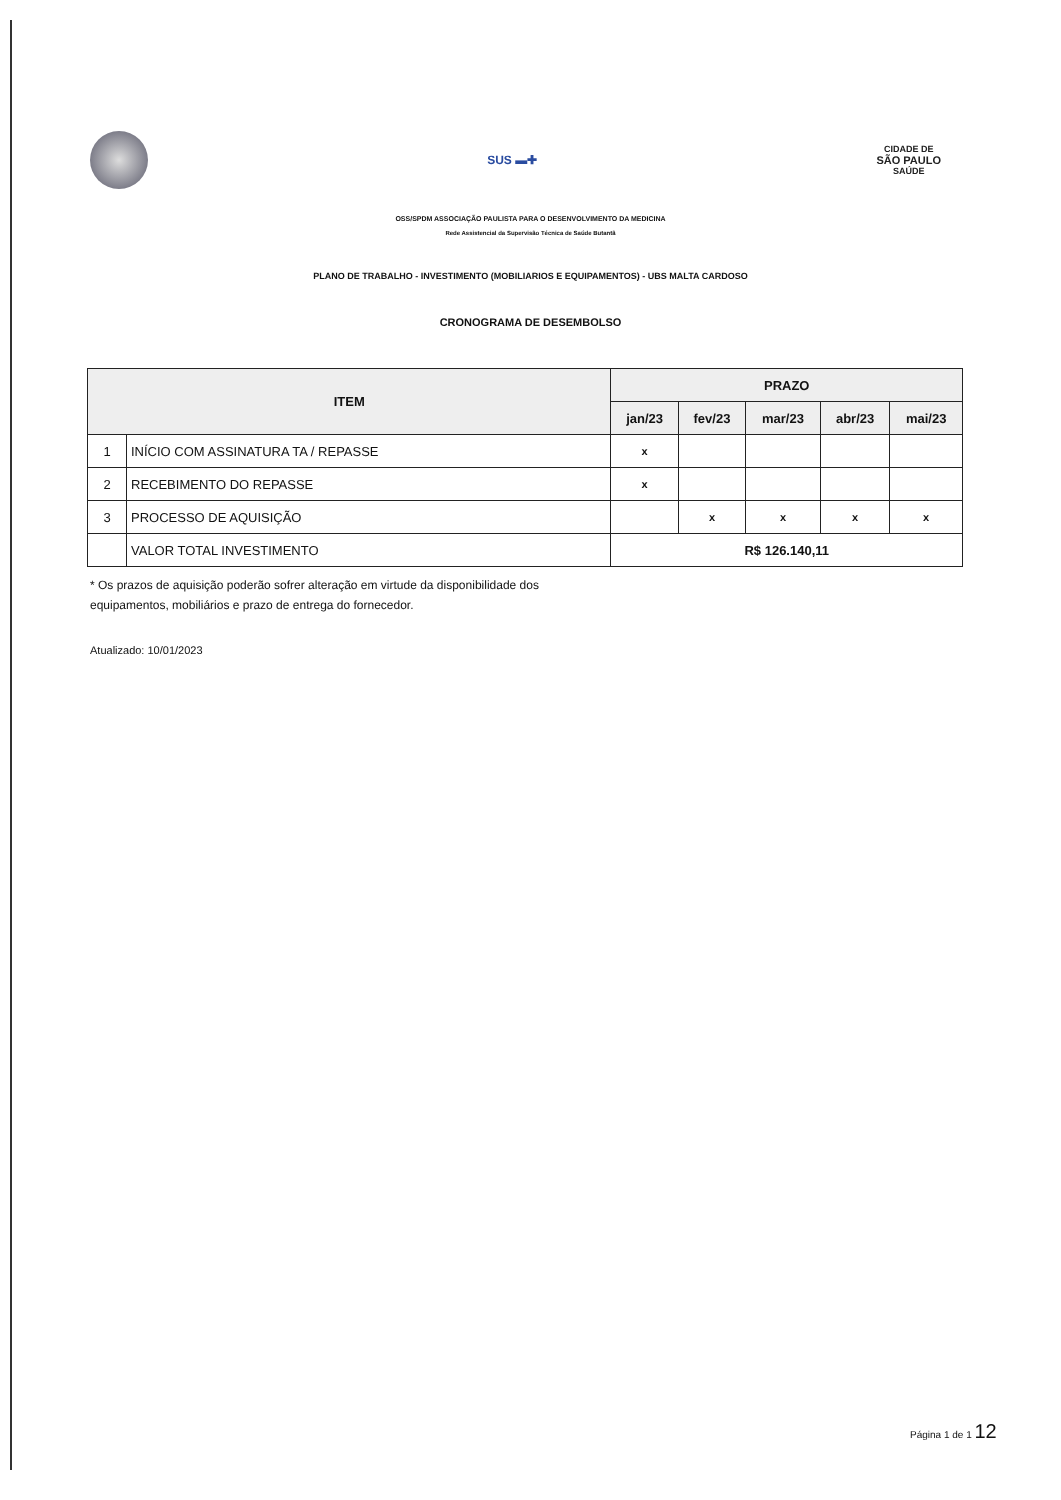SUS ▬✚
CIDADE DE
SÃO PAULO
SAÚDE
OSS/SPDM ASSOCIAÇÃO PAULISTA PARA O DESENVOLVIMENTO DA MEDICINA
Rede Assistencial da Supervisão Técnica de Saúde Butantã
PLANO DE TRABALHO - INVESTIMENTO (MOBILIARIOS E EQUIPAMENTOS) - UBS MALTA CARDOSO
CRONOGRAMA DE DESEMBOLSO
| ITEM | | PRAZO | | | | |
| --- | --- | --- | --- | --- | --- | --- |
| | | jan/23 | fev/23 | mar/23 | abr/23 | mai/23 |
| 1 | INÍCIO COM ASSINATURA TA / REPASSE | x | | | | |
| 2 | RECEBIMENTO DO REPASSE | x | | | | |
| 3 | PROCESSO DE AQUISIÇÃO | | x | x | x | x |
| | VALOR TOTAL INVESTIMENTO | R$ 126.140,11 | | | | |
* Os prazos de aquisição poderão sofrer alteração em virtude da disponibilidade dos
equipamentos, mobiliários e prazo de entrega do fornecedor.
Atualizado: 10/01/2023
Página 1 de 1 12